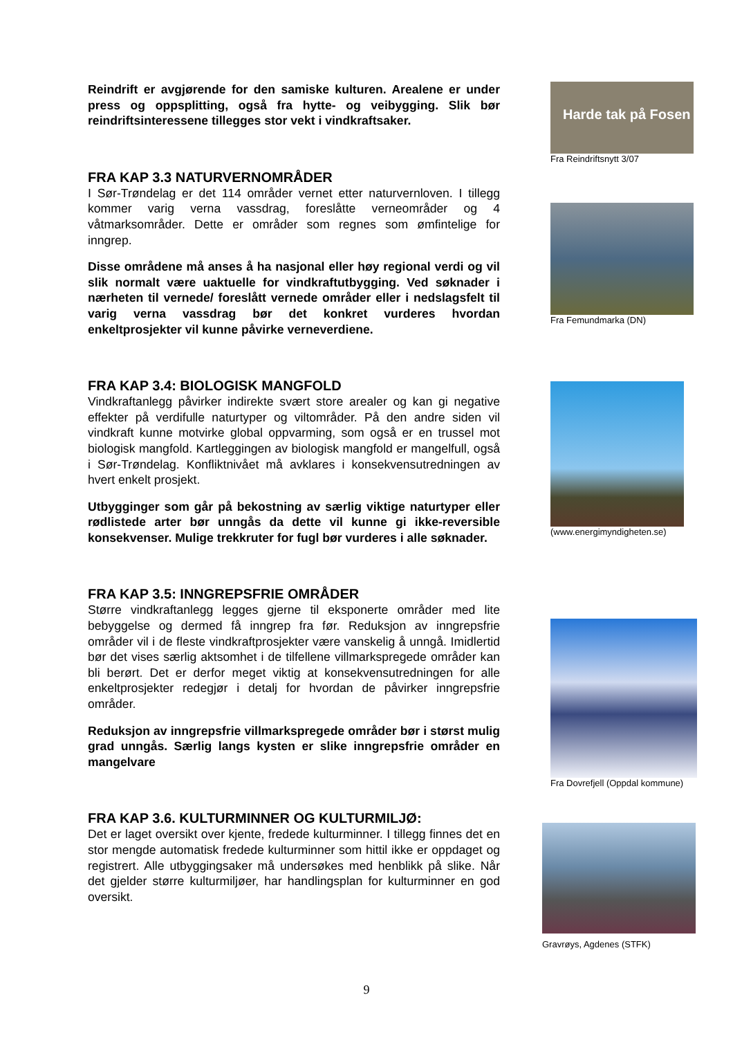Reindrift er avgjørende for den samiske kulturen. Arealene er under press og oppsplitting, også fra hytte- og veibygging. Slik bør reindriftsinteressene tillegges stor vekt i vindkraftsaker.
FRA KAP 3.3 NATURVERNOMRÅDER
I Sør-Trøndelag er det 114 områder vernet etter naturvernloven. I tillegg kommer varig verna vassdrag, foreslåtte verneområder og 4 våtmarksområder. Dette er områder som regnes som ømfintelige for inngrep.
Disse områdene må anses å ha nasjonal eller høy regional verdi og vil slik normalt være uaktuelle for vindkraftutbygging. Ved søknader i nærheten til vernede/ foreslått vernede områder eller i nedslagsfelt til varig verna vassdrag bør det konkret vurderes hvordan enkeltprosjekter vil kunne påvirke verneverdiene.
FRA KAP 3.4: BIOLOGISK MANGFOLD
Vindkraftanlegg påvirker indirekte svært store arealer og kan gi negative effekter på verdifulle naturtyper og viltområder. På den andre siden vil vindkraft kunne motvirke global oppvarming, som også er en trussel mot biologisk mangfold. Kartleggingen av biologisk mangfold er mangelfull, også i Sør-Trøndelag. Konfliktnivået må avklares i konsekvensutredningen av hvert enkelt prosjekt.
Utbygginger som går på bekostning av særlig viktige naturtyper eller rødlistede arter bør unngås da dette vil kunne gi ikke-reversible konsekvenser. Mulige trekkruter for fugl bør vurderes i alle søknader.
FRA KAP 3.5: INNGREPSFRIE OMRÅDER
Større vindkraftanlegg legges gjerne til eksponerte områder med lite bebyggelse og dermed få inngrep fra før. Reduksjon av inngrepsfrie områder vil i de fleste vindkraftprosjekter være vanskelig å unngå. Imidlertid bør det vises særlig aktsomhet i de tilfellene villmarkspregede områder kan bli berørt. Det er derfor meget viktig at konsekvensutredningen for alle enkeltprosjekter redegjør i detalj for hvordan de påvirker inngrepsfrie områder.
Reduksjon av inngrepsfrie villmarkspregede områder bør i størst mulig grad unngås. Særlig langs kysten er slike inngrepsfrie områder en mangelvare
FRA KAP 3.6. KULTURMINNER OG KULTURMILJØ:
Det er laget oversikt over kjente, fredede kulturminner. I tillegg finnes det en stor mengde automatisk fredede kulturminner som hittil ikke er oppdaget og registrert. Alle utbyggingsaker må undersøkes med henblikk på slike. Når det gjelder større kulturmiljøer, har handlingsplan for kulturminner en god oversikt.
Harde tak på Fosen
Fra Reindriftsnytt 3/07
Fra Femundmarka (DN)
(www.energimyndigheten.se)
Fra Dovrefjell (Oppdal kommune)
Gravrøys, Agdenes (STFK)
9